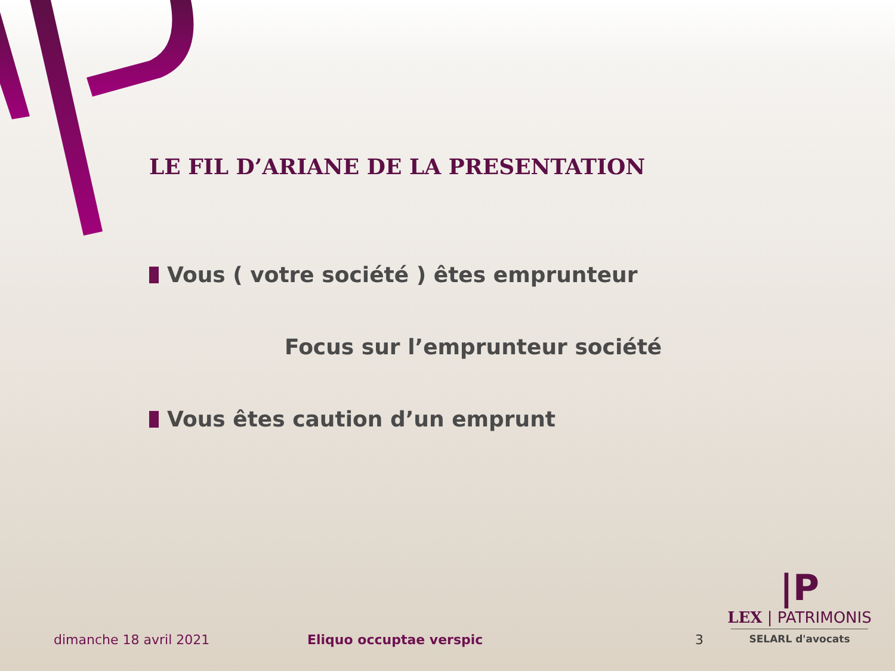LE FIL D’ARIANE DE LA PRESENTATION
Vous ( votre société ) êtes emprunteur
Focus sur l’emprunteur société
Vous êtes caution d’un emprunt
dimanche 18 avril 2021 Eliquo occuptae verspic 3
|P
LEX | PATRIMONIS
SELARL d'avocats